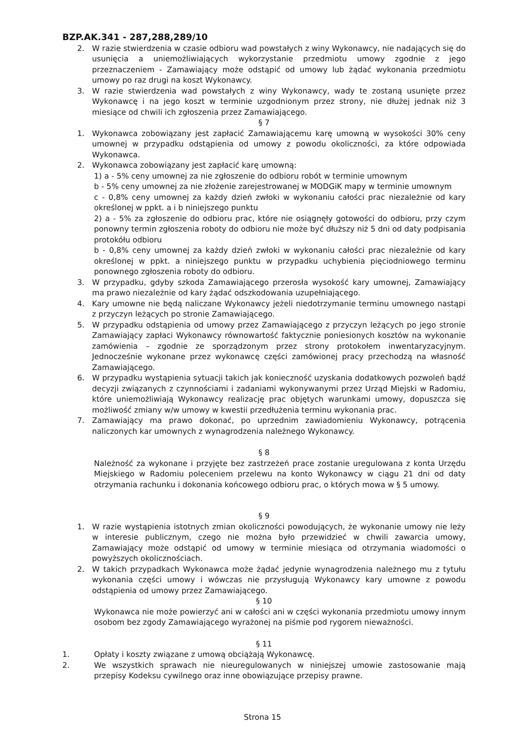BZP.AK.341 - 287,288,289/10
2. W razie stwierdzenia w czasie odbioru wad powstałych z winy Wykonawcy, nie nadających się do usunięcia a uniemożliwiających wykorzystanie przedmiotu umowy zgodnie z jego przeznaczeniem - Zamawiający może odstąpić od umowy lub żądać wykonania przedmiotu umowy po raz drugi na koszt Wykonawcy.
3. W razie stwierdzenia wad powstałych z winy Wykonawcy, wady te zostaną usunięte przez Wykonawcę i na jego koszt w terminie uzgodnionym przez strony, nie dłużej jednak niż 3 miesiące od chwili ich zgłoszenia przez Zamawiającego.
§ 7
1. Wykonawca zobowiązany jest zapłacić Zamawiającemu karę umowną w wysokości 30% ceny umownej w przypadku odstąpienia od umowy z powodu okoliczności, za które odpowiada Wykonawca.
2. Wykonawca zobowiązany jest zapłacić karę umowną:
1) a - 5% ceny umownej za nie zgłoszenie do odbioru robót w terminie umownym
b - 5% ceny umownej za nie złożenie zarejestrowanej w MODGiK mapy w terminie umownym
c - 0,8% ceny umownej za każdy dzień zwłoki w wykonaniu całości prac niezależnie od kary określonej w ppkt. a i b niniejszego punktu
2) a - 5% za zgłoszenie do odbioru prac, które nie osiągnęły gotowości do odbioru, przy czym ponowny termin zgłoszenia roboty do odbioru nie może być dłuższy niż 5 dni od daty podpisania protokółu odbioru
b - 0,8% ceny umownej za każdy dzień zwłoki w wykonaniu całości prac niezależnie od kary określonej w ppkt. a niniejszego punktu w przypadku uchybienia pięciodniowego terminu ponownego zgłoszenia roboty do odbioru.
3. W przypadku, gdyby szkoda Zamawiającego przerosła wysokość kary umownej, Zamawiający ma prawo niezależnie od kary żądać odszkodowania uzupełniającego.
4. Kary umowne nie będą naliczane Wykonawcy jeżeli niedotrzymanie terminu umownego nastąpi z przyczyn leżących po stronie Zamawiającego.
5. W przypadku odstąpienia od umowy przez Zamawiającego z przyczyn leżących po jego stronie Zamawiający zapłaci Wykonawcy równowartość faktycznie poniesionych kosztów na wykonanie zamówienia – zgodnie ze sporządzonym przez strony protokołem inwentaryzacyjnym. Jednocześnie wykonane przez wykonawcę części zamówionej pracy przechodzą na własność Zamawiającego.
6. W przypadku wystąpienia sytuacji takich jak konieczność uzyskania dodatkowych pozwoleń bądź decyzji związanych z czynnościami i zadaniami wykonywanymi przez Urząd Miejski w Radomiu, które uniemożliwiają Wykonawcy realizację prac objętych warunkami umowy, dopuszcza się możliwość zmiany w/w umowy w kwestii przedłużenia terminu wykonania prac.
7. Zamawiający ma prawo dokonać, po uprzednim zawiadomieniu Wykonawcy, potrącenia naliczonych kar umownych z wynagrodzenia należnego Wykonawcy.
§ 8
Należność za wykonane i przyjęte bez zastrzeżeń prace zostanie uregulowana z konta Urzędu Miejskiego w Radomiu poleceniem przelewu na konto Wykonawcy w ciągu 21 dni od daty otrzymania rachunku i dokonania końcowego odbioru prac, o których mowa w § 5 umowy.
§ 9
1. W razie wystąpienia istotnych zmian okoliczności powodujących, że wykonanie umowy nie leży w interesie publicznym, czego nie można było przewidzieć w chwili zawarcia umowy, Zamawiający może odstąpić od umowy w terminie miesiąca od otrzymania wiadomości o powyższych okolicznościach.
2. W takich przypadkach Wykonawca może żądać jedynie wynagrodzenia należnego mu z tytułu wykonania części umowy i wówczas nie przysługują Wykonawcy kary umowne z powodu odstąpienia od umowy przez Zamawiającego.
§ 10
Wykonawca nie może powierzyć ani w całości ani w części wykonania przedmiotu umowy innym osobom bez zgody Zamawiającego wyrażonej na piśmie pod rygorem nieważności.
§ 11
1. Opłaty i koszty związane z umową obciążają Wykonawcę.
2. We wszystkich sprawach nie nieuregulowanych w niniejszej umowie zastosowanie mają przepisy Kodeksu cywilnego oraz inne obowiązujące przepisy prawne.
Strona 15